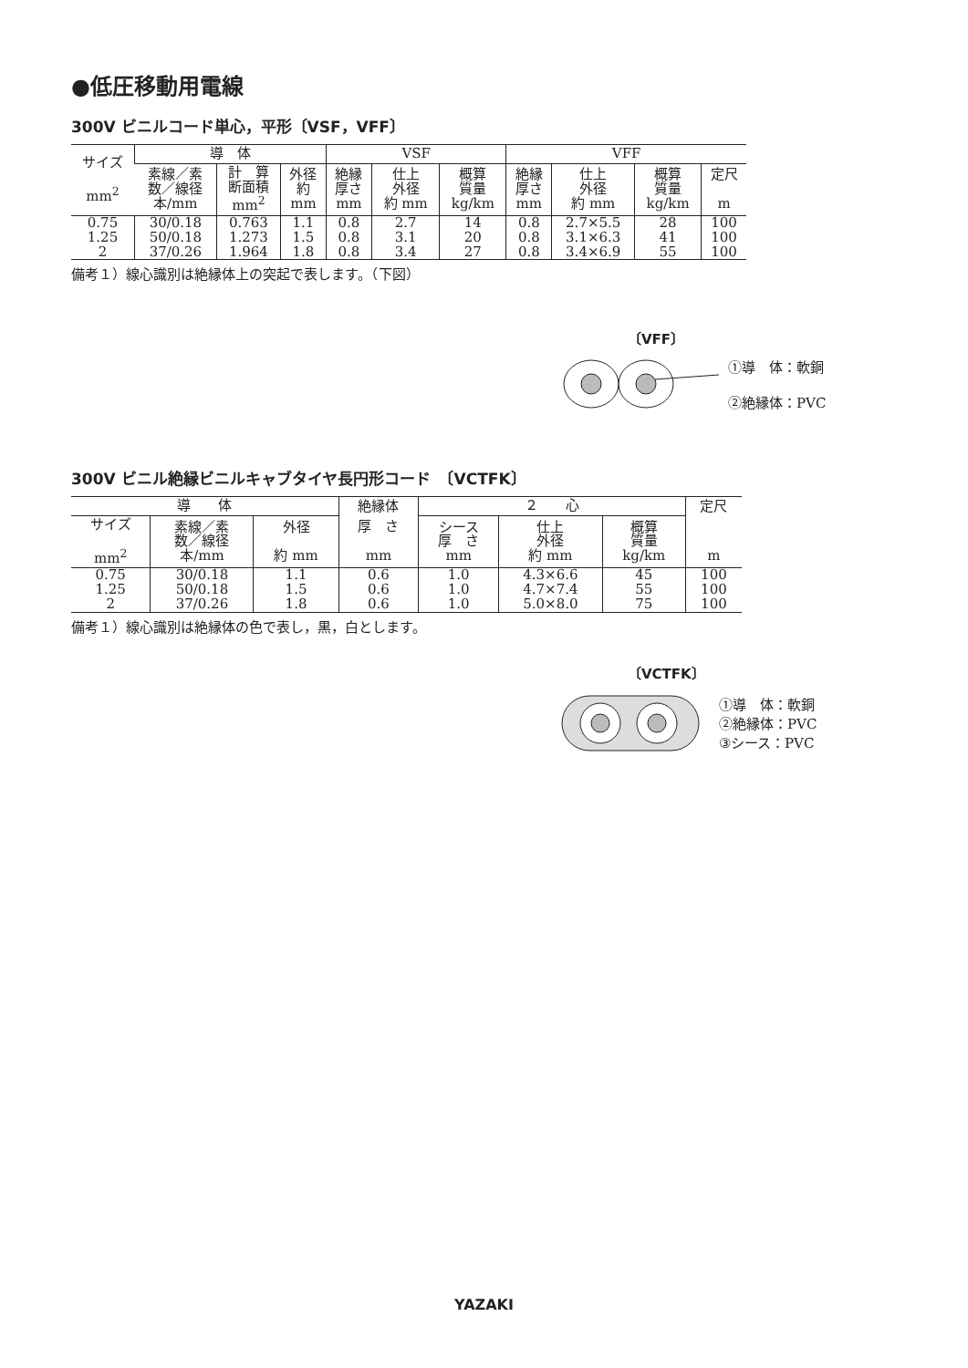●低圧移動用電線
300V ビニルコード単心，平形〔VSF，VFF〕
| サイズ mm<sup>2</sup> | 導 体 | | | VSF | | | VFF | | | |
| --- | --- | --- | --- | --- | --- | --- | --- | --- | --- | --- |
| | 素線／素 数／線径 本/mm | 計 算 断面積 mm<sup>2</sup> | 外径 約 mm | 絶縁 厚さ mm | 仕上 外径 約 mm | 概算 質量 kg/km | 絶縁 厚さ mm | 仕上 外径 約 mm | 概算 質量 kg/km | 定尺 m |
| 0.75 | 30/0.18 | 0.763 | 1.1 | 0.8 | 2.7 | 14 | 0.8 | 2.7×5.5 | 28 | 100 |
| 1.25 | 50/0.18 | 1.273 | 1.5 | 0.8 | 3.1 | 20 | 0.8 | 3.1×6.3 | 41 | 100 |
| 2 | 37/0.26 | 1.964 | 1.8 | 0.8 | 3.4 | 27 | 0.8 | 3.4×6.9 | 55 | 100 |
備考１）線心識別は絶縁体上の突起で表します。（下図）
〔VFF〕
①導　体：軟銅
②絶縁体：PVC
300V ビニル絶縁ビニルキャブタイヤ長円形コード　〔VCTFK〕
| 導 体 | | | 絶縁体 | ２ 心 | | | 定尺 |
| --- | --- | --- | --- | --- | --- | --- | --- |
| サイズ mm<sup>2</sup> | 素線／素 数／線径 本/mm | 外径 約 mm | 厚 さ mm | シース 厚 さ mm | 仕上 外径 約 mm | 概算 質量 kg/km | m |
| 0.75 | 30/0.18 | 1.1 | 0.6 | 1.0 | 4.3×6.6 | 45 | 100 |
| 1.25 | 50/0.18 | 1.5 | 0.6 | 1.0 | 4.7×7.4 | 55 | 100 |
| 2 | 37/0.26 | 1.8 | 0.6 | 1.0 | 5.0×8.0 | 75 | 100 |
備考１）線心識別は絶縁体の色で表し，黒，白とします。
〔VCTFK〕
①導　体：軟銅
②絶縁体：PVC
③シース：PVC
YAZAKI